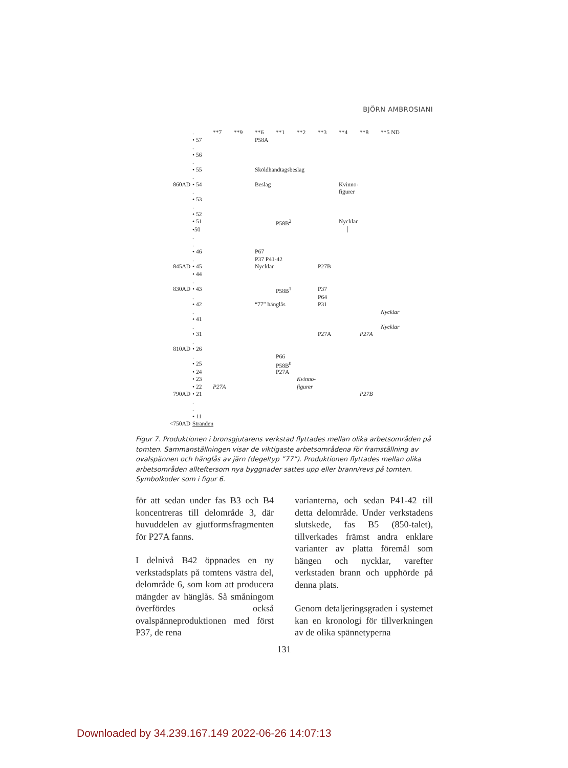BJÖRN AMBROSIANI
| | . | **7 | **9 | **6 | **1 | **2 | **3 | **4 | **8 | **5 ND |
| | • 57 | | | P58A | | | | | | |
| | . | | | | | | | | | |
| | • 56 | | | | | | | | | |
| | . | | | | | | | | | |
| | • 55 | | | Sköldhandtagsbeslag | | | | | | |
| | . | | | | | | | | | |
| 860AD | • 54 | | | Beslag | | | | Kvinno- | | |
| | . | | | | | | | figurer | | |
| | • 53 | | | | | | | | | |
| | . | | | | | | | | | |
| | • 52 | | | | | | | | | |
| | • 51 | | | | P58B<sup>2</sup> | | | Nycklar | | |
| | •50 | | | | | | | | | |
| | . | | | | | | | | | |
| | . | | | | | | | | | |
| | • 46 | | | P67 | | | | | | |
| | . | | | P37 P41-42 | | | | | | |
| 845AD | • 45 | | | Nycklar | | | P27B | | | |
| | • 44 | | | | | | | | | |
| | . | | | | | | | | | |
| 830AD | • 43 | | | | P58B<sup>1</sup> | | P37 | | | |
| | . | | | | | | P64 | | | |
| | • 42 | | | “77” hänglås | | | P31 | | | |
| | . | | | | | | | | | Nycklar |
| | • 41 | | | | | | | | | |
| | . | | | | | | | | | Nycklar |
| | • 31 | | | | | | P27A | | P27A | |
| | . | | | | | | | | | |
| 810AD | • 26 | | | | | | | | | |
| | . | | | | P66 | | | | | |
| | • 25 | | | | P58B<sup>0</sup> | | | | | |
| | • 24 | | | | P27A | | | | | |
| | • 23 | | | | | Kvinno- | | | | |
| | • 22 | P27A | | | | figurer | | | | |
| 790AD | • 21 | | | | | | | | P27B | |
| | . | | | | | | | | | |
| | . | | | | | | | | | |
| | • 11 | | | | | | | | | |
| <750AD | Stranden | | | | | | | | | |
Figur 7. Produktionen i bronsgjutarens verkstad flyttades mellan olika arbetsområden på tomten. Sammanställningen visar de viktigaste arbetsområdena för framställning av ovalspännen och hänglås av järn (degeltyp ”77”). Produktionen flyttades mellan olika arbetsområden allteftersom nya byggnader sattes upp eller brann/revs på tomten. Symbolkoder som i figur 6.
för att sedan under fas B3 och B4 koncentreras till delområde 3, där huvuddelen av gjutformsfragmenten för P27A fanns.
I delnivå B42 öppnades en ny verkstadsplats på tomtens västra del, delområde 6, som kom att producera mängder av hänglås. Så småningom överfördes också ovalspänneproduktionen med först P37, de rena
varianterna, och sedan P41-42 till detta delområde. Under verkstadens slutskede, fas B5 (850-talet), tillverkades främst andra enklare varianter av platta föremål som hängen och nycklar, varefter verkstaden brann och upphörde på denna plats.
Genom detaljeringsgraden i systemet kan en kronologi för tillverkningen av de olika spännetyperna
131
Downloaded by 34.239.167.149 2022-06-26 14:07:13